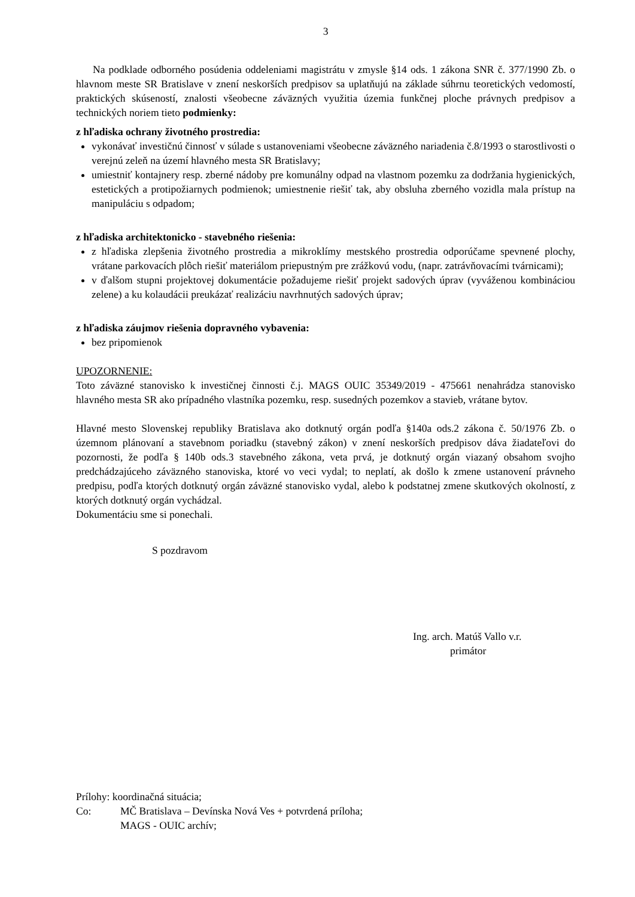3
Na podklade odborného posúdenia oddeleniami magistrátu v zmysle §14 ods. 1 zákona SNR č. 377/1990 Zb. o hlavnom meste SR Bratislave v znení neskorších predpisov sa uplatňujú na základe súhrnu teoretických vedomostí, praktických skúseností, znalosti všeobecne záväzných využitia územia funkčnej ploche právnych predpisov a technických noriem tieto podmienky:
z hľadiska ochrany životného prostredia:
vykonávať investičnú činnosť v súlade s ustanoveniami všeobecne záväzného nariadenia č.8/1993 o starostlivosti o verejnú zeleň na území hlavného mesta SR Bratislavy;
umiestniť kontajnery resp. zberné nádoby pre komunálny odpad na vlastnom pozemku za dodržania hygienických, estetických a protipožiarnych podmienok; umiestnenie riešiť tak, aby obsluha zberného vozidla mala prístup na manipuláciu s odpadom;
z hľadiska architektonicko - stavebného riešenia:
z hľadiska zlepšenia životného prostredia a mikroklímy mestského prostredia odporúčame spevnené plochy, vrátane parkovacích plôch riešiť materiálom priepustným pre zrážkovú vodu, (napr. zatrávňovacími tvárnicami);
v ďalšom stupni projektovej dokumentácie požadujeme riešiť projekt sadových úprav (vyváženou kombináciou zelene) a ku kolaudácii preukázať realizáciu navrhnutých sadových úprav;
z hľadiska záujmov riešenia dopravného vybavenia:
bez pripomienok
UPOZORNENIE:
Toto záväzné stanovisko k investičnej činnosti č.j. MAGS OUIC 35349/2019 - 475661 nenahrádza stanovisko hlavného mesta SR ako prípadného vlastníka pozemku, resp. susedných pozemkov a stavieb, vrátane bytov.
Hlavné mesto Slovenskej republiky Bratislava ako dotknutý orgán podľa §140a ods.2 zákona č. 50/1976 Zb. o územnom plánovaní a stavebnom poriadku (stavebný zákon) v znení neskorších predpisov dáva žiadateľovi do pozornosti, že podľa § 140b ods.3 stavebného zákona, veta prvá, je dotknutý orgán viazaný obsahom svojho predchádzajúceho záväzného stanoviska, ktoré vo veci vydal; to neplatí, ak došlo k zmene ustanovení právneho predpisu, podľa ktorých dotknutý orgán záväzné stanovisko vydal, alebo k podstatnej zmene skutkových okolností, z ktorých dotknutý orgán vychádzal.
Dokumentáciu sme si ponechali.
S pozdravom
Ing. arch. Matúš Vallo v.r.
primátor
Prílohy: koordinačná situácia;
Co: MČ Bratislava – Devínska Nová Ves + potvrdená príloha;
MAGS - OUIC archív;